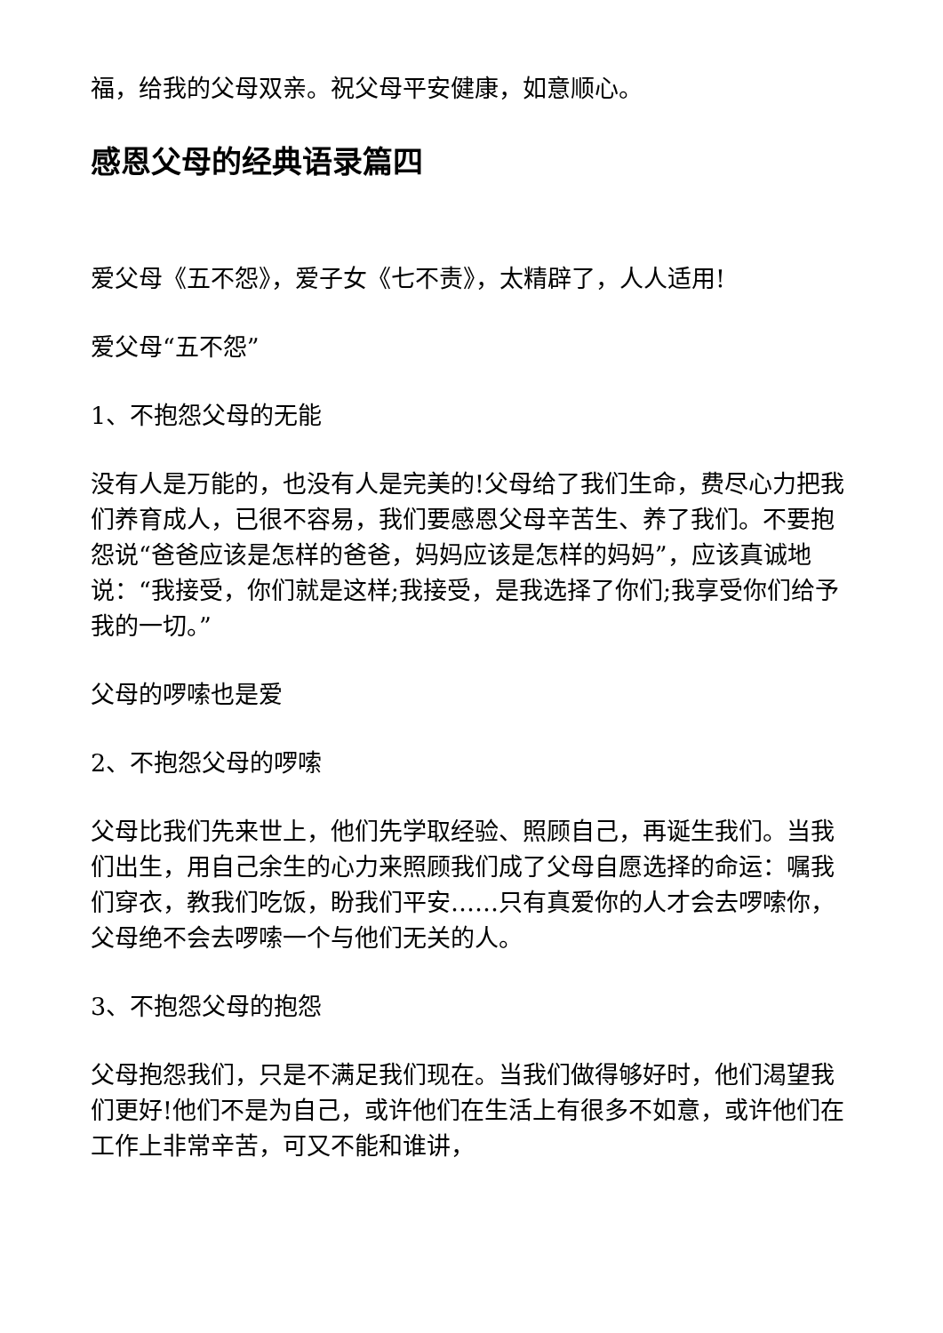福，给我的父母双亲。祝父母平安健康，如意顺心。
感恩父母的经典语录篇四
爱父母《五不怨》，爱子女《七不责》，太精辟了，人人适用!
爱父母“五不怨”
1、不抱怨父母的无能
没有人是万能的，也没有人是完美的!父母给了我们生命，费尽心力把我们养育成人，已很不容易，我们要感恩父母辛苦生、养了我们。不要抱怨说“爸爸应该是怎样的爸爸，妈妈应该是怎样的妈妈”，应该真诚地说：“我接受，你们就是这样;我接受，是我选择了你们;我享受你们给予我的一切。”
父母的啰嗦也是爱
2、不抱怨父母的啰嗦
父母比我们先来世上，他们先学取经验、照顾自己，再诞生我们。当我们出生，用自己余生的心力来照顾我们成了父母自愿选择的命运：嘱我们穿衣，教我们吃饭，盼我们平安……只有真爱你的人才会去啰嗦你，父母绝不会去啰嗦一个与他们无关的人。
3、不抱怨父母的抱怨
父母抱怨我们，只是不满足我们现在。当我们做得够好时，他们渴望我们更好!他们不是为自己，或许他们在生活上有很多不如意，或许他们在工作上非常辛苦，可又不能和谁讲，